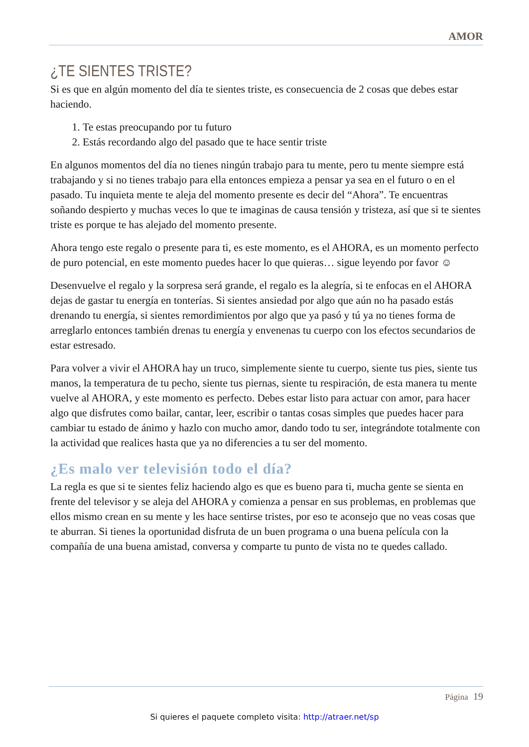AMOR
¿TE SIENTES TRISTE?
Si es que en algún momento del día te sientes triste, es consecuencia de 2 cosas que debes estar haciendo.
1. Te estas preocupando por tu futuro
2. Estás recordando algo del pasado que te hace sentir triste
En algunos momentos del día no tienes ningún trabajo para tu mente, pero tu mente siempre está trabajando y si no tienes trabajo para ella entonces empieza a pensar ya sea en el futuro o en el pasado. Tu inquieta mente te aleja del momento presente es decir del “Ahora”. Te encuentras soñando despierto y muchas veces lo que te imaginas de causa tensión y tristeza, así que si te sientes triste es porque te has alejado del momento presente.
Ahora tengo este regalo o presente para ti, es este momento, es el AHORA, es un momento perfecto de puro potencial, en este momento puedes hacer lo que quieras… sigue leyendo por favor ☺
Desenvuelve el regalo y la sorpresa será grande, el regalo es la alegría, si te enfocas en el AHORA dejas de gastar tu energía en tonterías. Si sientes ansiedad por algo que aún no ha pasado estás drenando tu energía, si sientes remordimientos por algo que ya pasó y tú ya no tienes forma de arreglarlo entonces también drenas tu energía y envenenas tu cuerpo con los efectos secundarios de estar estresado.
Para volver a vivir el AHORA hay un truco, simplemente siente tu cuerpo, siente tus pies, siente tus manos, la temperatura de tu pecho, siente tus piernas, siente tu respiración, de esta manera tu mente vuelve al AHORA, y este momento es perfecto. Debes estar listo para actuar con amor, para hacer algo que disfrutes como bailar, cantar, leer, escribir o tantas cosas simples que puedes hacer para cambiar tu estado de ánimo y hazlo con mucho amor, dando todo tu ser, integrándote totalmente con la actividad que realices hasta que ya no diferencies a tu ser del momento.
¿Es malo ver televisión todo el día?
La regla es que si te sientes feliz haciendo algo es que es bueno para ti, mucha gente se sienta en frente del televisor y se aleja del AHORA y comienza a pensar en sus problemas, en problemas que ellos mismo crean en su mente y les hace sentirse tristes, por eso te aconsejo que no veas cosas que te aburran. Si tienes la oportunidad disfruta de un buen programa o una buena película con la compañía de una buena amistad, conversa y comparte tu punto de vista no te quedes callado.
Página 19
Si quieres el paquete completo visita: http://atraer.net/sp